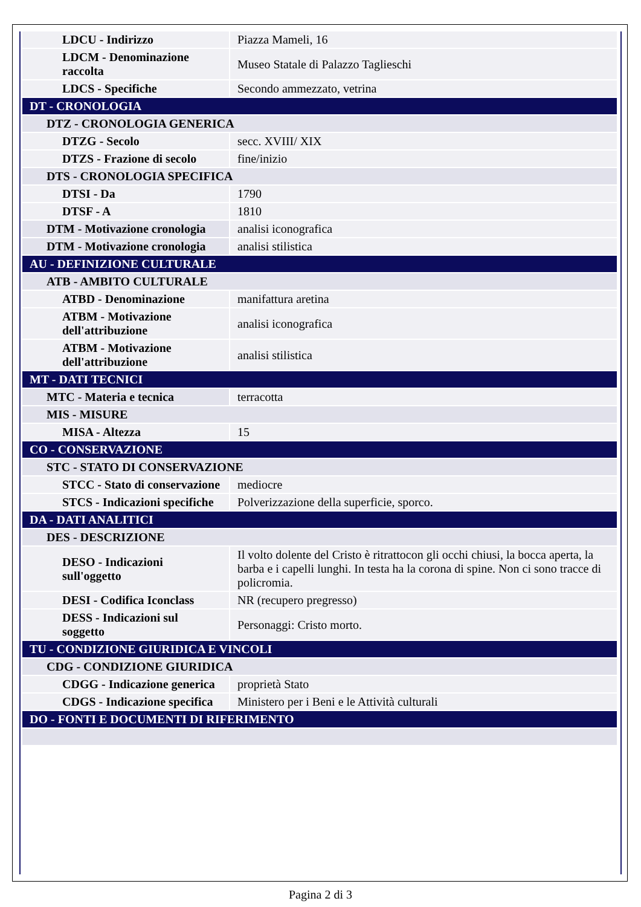| LDCU - Indirizzo | Piazza Mameli, 16 |
| LDCM - Denominazione raccolta | Museo Statale di Palazzo Taglieschi |
| LDCS - Specifiche | Secondo ammezzato, vetrina |
| DT - CRONOLOGIA | |
| DTZ - CRONOLOGIA GENERICA | |
| DTZG - Secolo | secc. XVIII/ XIX |
| DTZS - Frazione di secolo | fine/inizio |
| DTS - CRONOLOGIA SPECIFICA | |
| DTSI - Da | 1790 |
| DTSF - A | 1810 |
| DTM - Motivazione cronologia | analisi iconografica |
| DTM - Motivazione cronologia | analisi stilistica |
| AU - DEFINIZIONE CULTURALE | |
| ATB - AMBITO CULTURALE | |
| ATBD - Denominazione | manifattura aretina |
| ATBM - Motivazione dell'attribuzione | analisi iconografica |
| ATBM - Motivazione dell'attribuzione | analisi stilistica |
| MT - DATI TECNICI | |
| MTC - Materia e tecnica | terracotta |
| MIS - MISURE | |
| MISA - Altezza | 15 |
| CO - CONSERVAZIONE | |
| STC - STATO DI CONSERVAZIONE | |
| STCC - Stato di conservazione | mediocre |
| STCS - Indicazioni specifiche | Polverizzazione della superficie, sporco. |
| DA - DATI ANALITICI | |
| DES - DESCRIZIONE | |
| DESO - Indicazioni sull'oggetto | Il volto dolente del Cristo è ritrattocon gli occhi chiusi, la bocca aperta, la barba e i capelli lunghi. In testa ha la corona di spine. Non ci sono tracce di policromia. |
| DESI - Codifica Iconclass | NR (recupero pregresso) |
| DESS - Indicazioni sul soggetto | Personaggi: Cristo morto. |
| TU - CONDIZIONE GIURIDICA E VINCOLI | |
| CDG - CONDIZIONE GIURIDICA | |
| CDGG - Indicazione generica | proprietà Stato |
| CDGS - Indicazione specifica | Ministero per i Beni e le Attività culturali |
| DO - FONTI E DOCUMENTI DI RIFERIMENTO | |
Pagina 2 di 3